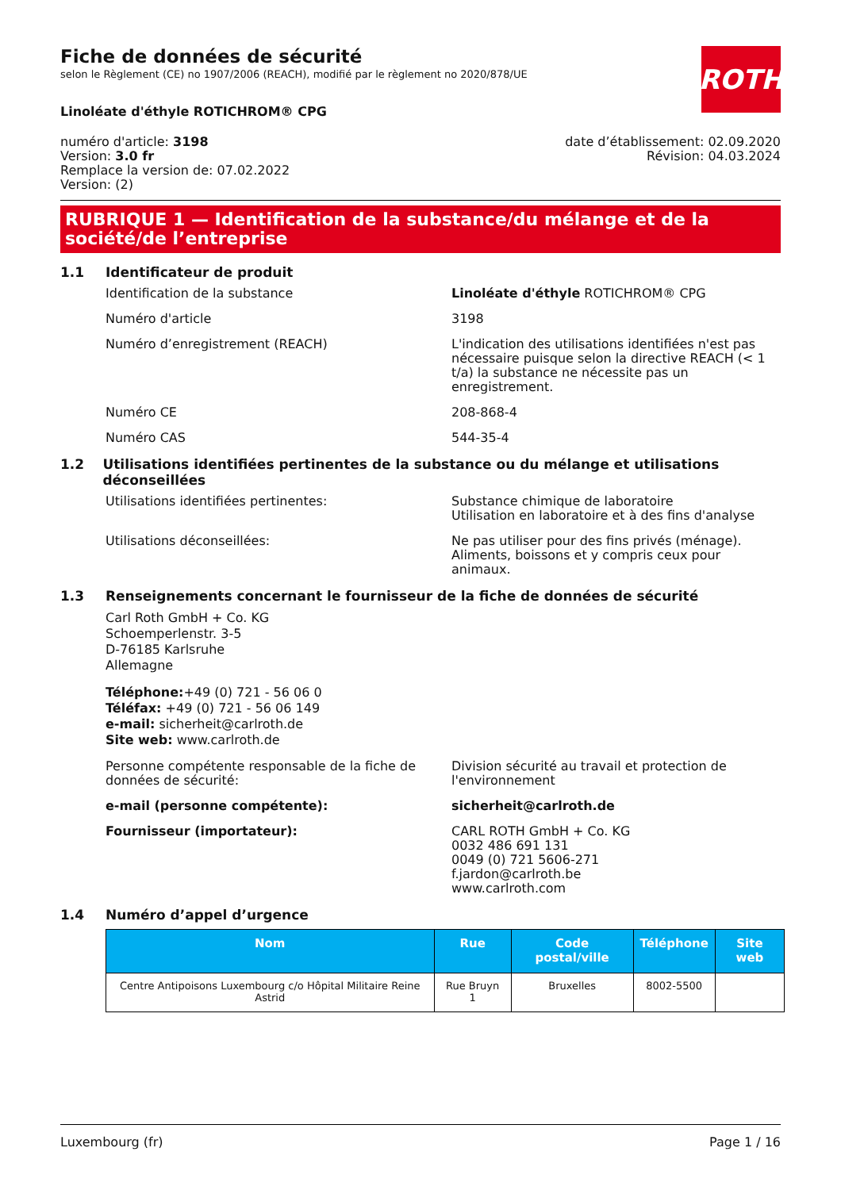Fiche de données de sécurité
selon le Règlement (CE) no 1907/2006 (REACH), modifié par le règlement no 2020/878/UE
ROTH
Linoléate d'éthyle ROTICHROM® CPG
numéro d'article: 3198
Version: 3.0 fr
Remplace la version de: 07.02.2022
Version: (2)
date d’établissement: 02.09.2020
Révision: 04.03.2024
RUBRIQUE 1 — Identification de la substance/du mélange et de la société/de l’entreprise
1.1 Identificateur de produit
Identification de la substance Linoléate d'éthyle ROTICHROM® CPG
Numéro d'article 3198
Numéro d’enregistrement (REACH) L'indication des utilisations identifiées n'est pas nécessaire puisque selon la directive REACH (< 1 t/a) la substance ne nécessite pas un enregistrement.
Numéro CE 208-868-4
Numéro CAS 544-35-4
1.2 Utilisations identifiées pertinentes de la substance ou du mélange et utilisations déconseillées
Utilisations identifiées pertinentes: Substance chimique de laboratoire
Utilisation en laboratoire et à des fins d'analyse
Utilisations déconseillées: Ne pas utiliser pour des fins privés (ménage). Aliments, boissons et y compris ceux pour animaux.
1.3 Renseignements concernant le fournisseur de la fiche de données de sécurité
Carl Roth GmbH + Co. KG
Schoemperlenstr. 3-5
D-76185 Karlsruhe
Allemagne
Téléphone:+49 (0) 721 - 56 06 0
Téléfax: +49 (0) 721 - 56 06 149
e-mail: sicherheit@carlroth.de
Site web: www.carlroth.de
Personne compétente responsable de la fiche de données de sécurité:
Division sécurité au travail et protection de l'environnement
e-mail (personne compétente): sicherheit@carlroth.de
Fournisseur (importateur): CARL ROTH GmbH + Co. KG
0032 486 691 131
0049 (0) 721 5606-271
f.jardon@carlroth.be
www.carlroth.com
1.4 Numéro d’appel d’urgence
| Nom | Rue | Code postal/ville | Téléphone | Site web |
| --- | --- | --- | --- | --- |
| Centre Antipoisons Luxembourg c/o Hôpital Militaire Reine Astrid | Rue Bruyn 1 | Bruxelles | 8002-5500 | |
Luxembourg (fr) Page 1 / 16